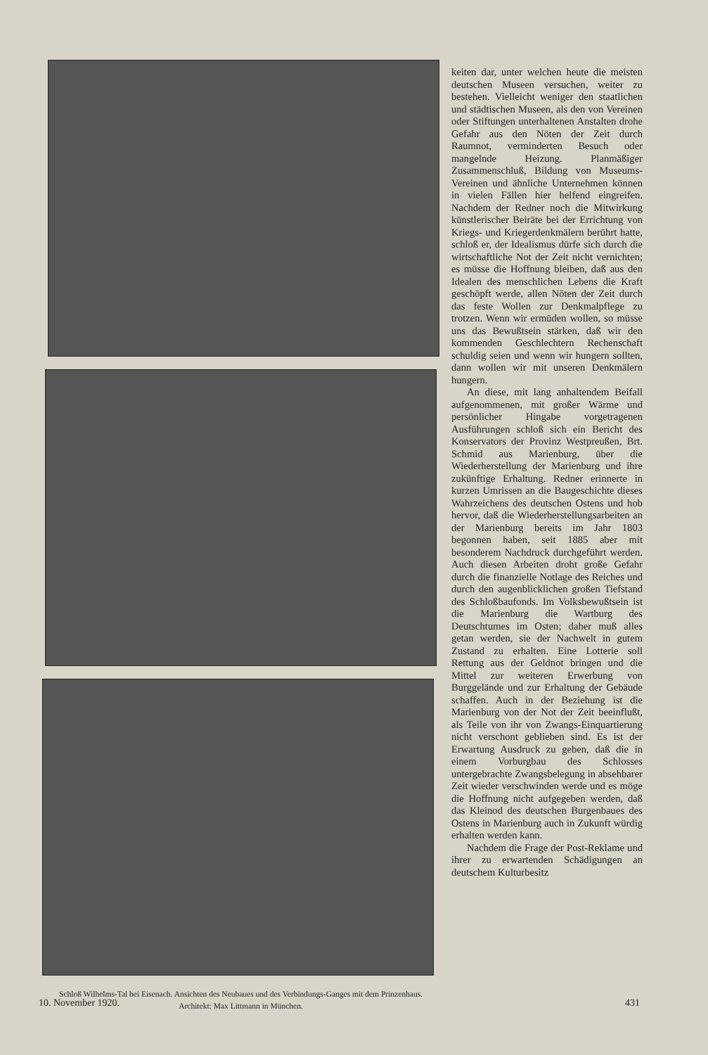Schloß Wilhelms-Tal bei Eisenach. Ansichten des Neubaues und des Verbindungs-Ganges mit dem Prinzenhaus. Architekt: Max Littmann in München.
keiten dar, unter welchen heute die meisten deutschen Museen versuchen, weiter zu bestehen. Vielleicht weniger den staatlichen und städtischen Museen, als den von Vereinen oder Stiftungen unterhaltenen Anstalten drohe Gefahr aus den Nöten der Zeit durch Raumnot, verminderten Besuch oder mangelnde Heizung. Planmäßiger Zusammenschluß, Bildung von Museums-Vereinen und ähnliche Unternehmen können in vielen Fällen hier helfend eingreifen. Nachdem der Redner noch die Mitwirkung künstlerischer Beiräte bei der Errichtung von Kriegs- und Kriegerdenkmälern berührt hatte, schloß er, der Idealismus dürfe sich durch die wirtschaftliche Not der Zeit nicht vernichten; es müsse die Hoffnung bleiben, daß aus den Idealen des menschlichen Lebens die Kraft geschöpft werde, allen Nöten der Zeit durch das feste Wollen zur Denkmalpflege zu trotzen. Wenn wir ermüden wollen, so müsse uns das Bewußtsein stärken, daß wir den kommenden Geschlechtern Rechenschaft schuldig seien und wenn wir hungern sollten, dann wollen wir mit unseren Denkmälern hungern.
An diese, mit lang anhaltendem Beifall aufgenommenen, mit großer Wärme und persönlicher Hingabe vorgetragenen Ausführungen schloß sich ein Bericht des Konservators der Provinz Westpreußen, Brt. Schmid aus Marienburg, über die Wiederherstellung der Marienburg und ihre zukünftige Erhaltung. Redner erinnerte in kurzen Umrissen an die Baugeschichte dieses Wahrzeichens des deutschen Ostens und hob hervor, daß die Wiederherstellungsarbeiten an der Marienburg bereits im Jahr 1803 begonnen haben, seit 1885 aber mit besonderem Nachdruck durchgeführt werden. Auch diesen Arbeiten droht große Gefahr durch die finanzielle Notlage des Reiches und durch den augenblicklichen großen Tiefstand des Schloßbaufonds. Im Volksbewußtsein ist die Marienburg die Wartburg des Deutschtumes im Osten; daher muß alles getan werden, sie der Nachwelt in gutem Zustand zu erhalten. Eine Lotterie soll Rettung aus der Geldnot bringen und die Mittel zur weiteren Erwerbung von Burggelände und zur Erhaltung der Gebäude schaffen. Auch in der Beziehung ist die Marienburg von der Not der Zeit beeinflußt, als Teile von ihr von Zwangs-Einquartierung nicht verschont geblieben sind. Es ist der Erwartung Ausdruck zu geben, daß die in einem Vorburgbau des Schlosses untergebrachte Zwangsbelegung in absehbarer Zeit wieder verschwinden werde und es möge die Hoffnung nicht aufgegeben werden, daß das Kleinod des deutschen Burgenbaues des Ostens in Marienburg auch in Zukunft würdig erhalten werden kann.
Nachdem die Frage der Post-Reklame und ihrer zu erwartenden Schädigungen an deutschem Kulturbesitz
10. November 1920. 431